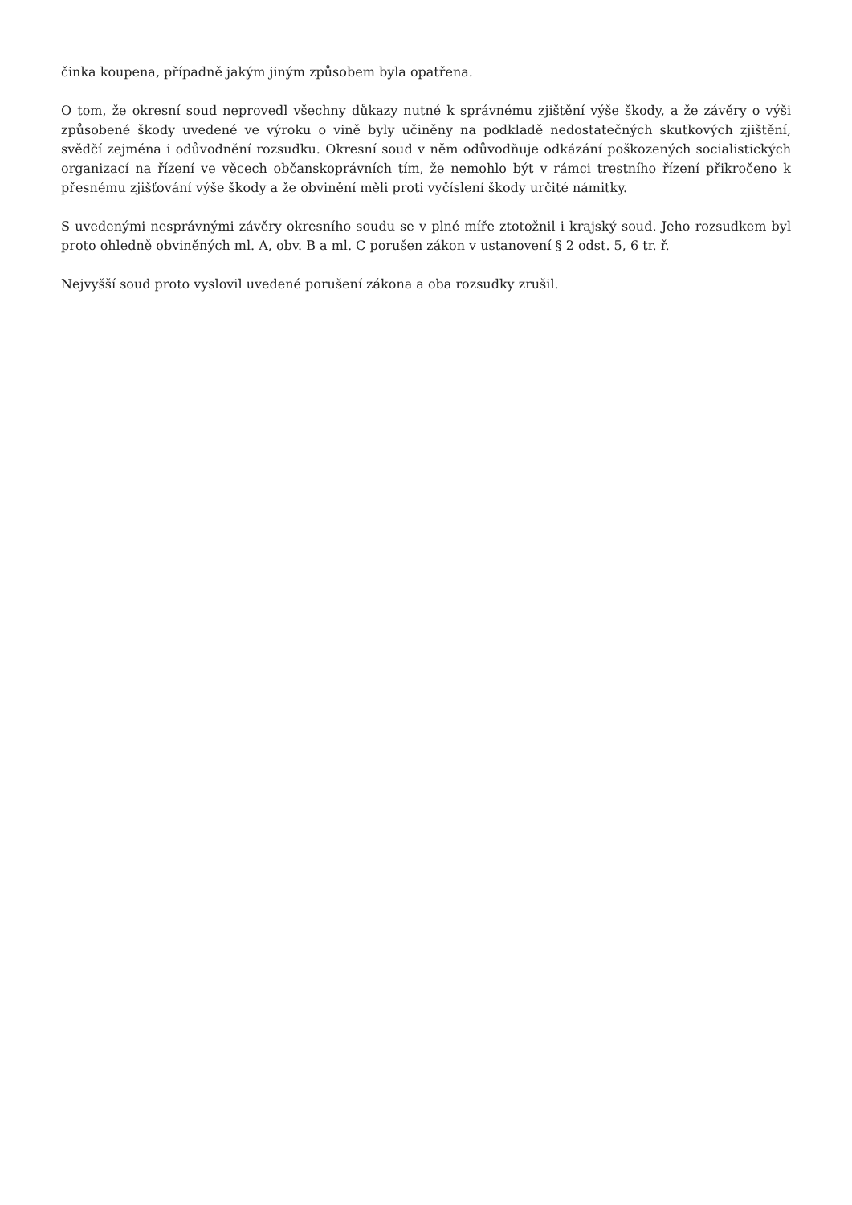činka koupena, případně jakým jiným způsobem byla opatřena.
O tom, že okresní soud neprovedl všechny důkazy nutné k správnému zjištění výše škody, a že závěry o výši způsobené škody uvedené ve výroku o vině byly učiněny na podkladě nedostatečných skutkových zjištění, svědčí zejména i odůvodnění rozsudku. Okresní soud v něm odůvodňuje odkázání poškozených socialistických organizací na řízení ve věcech občanskoprávních tím, že nemohlo být v rámci trestního řízení přikročeno k přesnému zjišťování výše škody a že obvinění měli proti vyčíslení škody určité námitky.
S uvedenými nesprávnými závěry okresního soudu se v plné míře ztotožnil i krajský soud. Jeho rozsudkem byl proto ohledně obviněných ml. A, obv. B a ml. C porušen zákon v ustanovení § 2 odst. 5, 6 tr. ř.
Nejvyšší soud proto vyslovil uvedené porušení zákona a oba rozsudky zrušil.